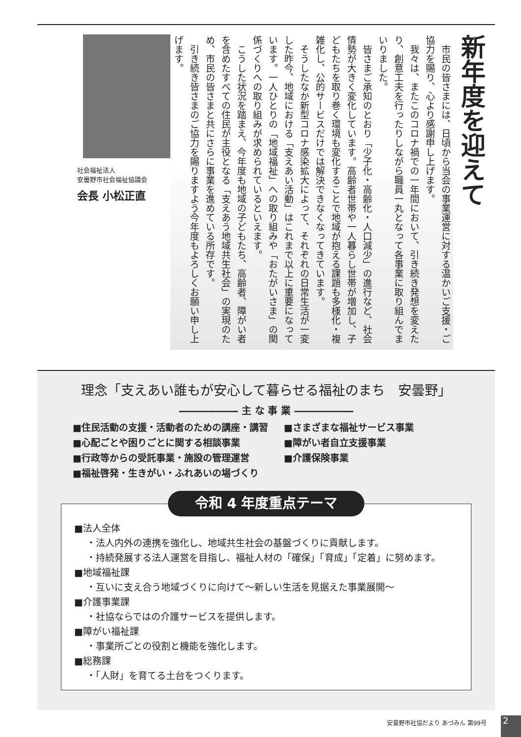新年度を迎えて
　市民の皆さまには、日頃から当会の事業運営に対する温かいご支援・ご協力を賜り、心より感謝申し上げます。
　我々は、またこのコロナ禍での一年間において、引き続き発想を変えたり、創意工夫を行ったりしながら職員一丸となって各事業に取り組んでまいりました。
　皆さまご承知のとおり「少子化・高齢化・人口減少」の進行など、社会情勢が大きく変化しています。高齢者世帯や一人暮らし世帯が増加し、子どもたちを取り巻く環境も変化することで地域が抱える課題も多様化・複雑化し、公的サービスだけでは解決できなくなってきています。
　そうしたなか新型コロナ感染拡大によって、それぞれの日常生活が一変した昨今、地域における「支えあい活動」はこれまで以上に重要になっています。一人ひとりの「地域福祉」への取り組みや「おたがいさま」の関係づくりへの取り組みが求められているといえます。
　こうした状況を踏まえ、今年度も地域の子どもたち、高齢者、障がい者を含めたすべての住民が主役となる「支えあう地域共生社会」の実現のため、市民の皆さまと共にさらに事業を進めている所存です。
　引き続き皆さまのご協力を賜りますよう今年度もよろしくお願い申し上げます。
社会福祉法人
安曇野市社会福祉協議会
会長 小松正直
理念「支えあい誰もが安心して暮らせる福祉のまち　安曇野」
―――――― 主 な 事 業 ――――――
■住民活動の支援・活動者のための講座・講習
■心配ごとや困りごとに関する相談事業
■行政等からの受託事業・施設の管理運営
■福祉啓発・生きがい・ふれあいの場づくり
■さまざまな福祉サービス事業
■障がい者自立支援事業
■介護保険事業
令和 4 年度重点テーマ
■法人全体
・法人内外の連携を強化し、地域共生社会の基盤づくりに貢献します。
・持続発展する法人運営を目指し、福祉人材の「確保」「育成」「定着」に努めます。
■地域福祉課
・互いに支え合う地域づくりに向けて～新しい生活を見据えた事業展開～
■介護事業課
・社協ならではの介護サービスを提供します。
■障がい福祉課
・事業所ごとの役割と機能を強化します。
■総務課
・「人財」を育てる土台をつくります。
安曇野市社協だより あづみん 第99号 2